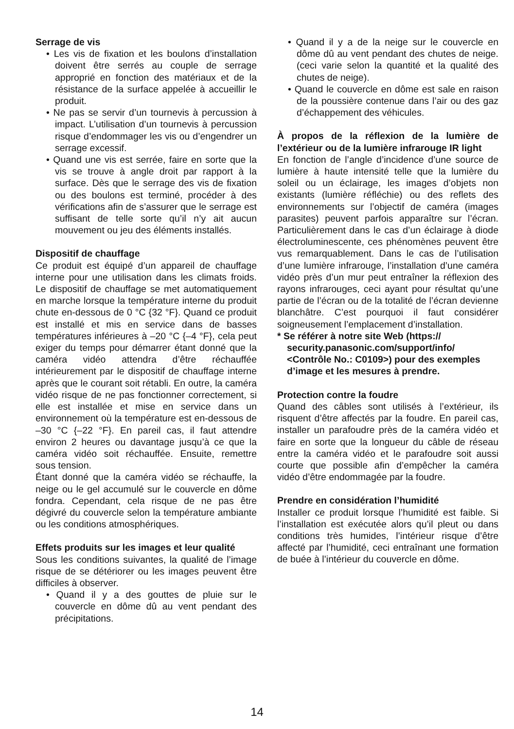Serrage de vis
• Les vis de fixation et les boulons d’installation doivent être serrés au couple de serrage approprié en fonction des matériaux et de la résistance de la surface appelée à accueillir le produit.
• Ne pas se servir d’un tournevis à percussion à impact. L’utilisation d’un tournevis à percussion risque d’endommager les vis ou d’engendrer un serrage excessif.
• Quand une vis est serrée, faire en sorte que la vis se trouve à angle droit par rapport à la surface. Dès que le serrage des vis de fixation ou des boulons est terminé, procéder à des vérifications afin de s’assurer que le serrage est suffisant de telle sorte qu’il n’y ait aucun mouvement ou jeu des éléments installés.
Dispositif de chauffage
Ce produit est équipé d’un appareil de chauffage interne pour une utilisation dans les climats froids. Le dispositif de chauffage se met automatiquement en marche lorsque la température interne du produit chute en-dessous de 0 °C {32 °F}. Quand ce produit est installé et mis en service dans de basses températures inférieures à –20 °C {–4 °F}, cela peut exiger du temps pour démarrer étant donné que la caméra vidéo attendra d’être réchauffée intérieurement par le dispositif de chauffage interne après que le courant soit rétabli. En outre, la caméra vidéo risque de ne pas fonctionner correctement, si elle est installée et mise en service dans un environnement où la température est en-dessous de –30 °C {–22 °F}. En pareil cas, il faut attendre environ 2 heures ou davantage jusqu’à ce que la caméra vidéo soit réchauffée. Ensuite, remettre sous tension.
Étant donné que la caméra vidéo se réchauffe, la neige ou le gel accumulé sur le couvercle en dôme fondra. Cependant, cela risque de ne pas être dégivré du couvercle selon la température ambiante ou les conditions atmosphériques.
Effets produits sur les images et leur qualité
Sous les conditions suivantes, la qualité de l’image risque de se détériorer ou les images peuvent être difficiles à observer.
• Quand il y a des gouttes de pluie sur le couvercle en dôme dû au vent pendant des précipitations.
• Quand il y a de la neige sur le couvercle en dôme dû au vent pendant des chutes de neige. (ceci varie selon la quantité et la qualité des chutes de neige).
• Quand le couvercle en dôme est sale en raison de la poussière contenue dans l’air ou des gaz d’échappement des véhicules.
À propos de la réflexion de la lumière de l’extérieur ou de la lumière infrarouge IR light
En fonction de l’angle d’incidence d’une source de lumière à haute intensité telle que la lumière du soleil ou un éclairage, les images d’objets non existants (lumière réfléchie) ou des reflets des environnements sur l’objectif de caméra (images parasites) peuvent parfois apparaître sur l’écran. Particulièrement dans le cas d’un éclairage à diode électroluminescente, ces phénomènes peuvent être vus remarquablement. Dans le cas de l’utilisation d’une lumière infrarouge, l’installation d’une caméra vidéo près d’un mur peut entraîner la réflexion des rayons infrarouges, ceci ayant pour résultat qu’une partie de l’écran ou de la totalité de l’écran devienne blanchâtre. C’est pourquoi il faut considérer soigneusement l’emplacement d’installation.
* Se référer à notre site Web (https:// security.panasonic.com/support/info/ <Contrôle No.: C0109>) pour des exemples d’image et les mesures à prendre.
Protection contre la foudre
Quand des câbles sont utilisés à l’extérieur, ils risquent d’être affectés par la foudre. En pareil cas, installer un parafoudre près de la caméra vidéo et faire en sorte que la longueur du câble de réseau entre la caméra vidéo et le parafoudre soit aussi courte que possible afin d’empêcher la caméra vidéo d’être endommagée par la foudre.
Prendre en considération l’humidité
Installer ce produit lorsque l’humidité est faible. Si l’installation est exécutée alors qu’il pleut ou dans conditions très humides, l’intérieur risque d’être affecté par l’humidité, ceci entraînant une formation de buée à l’intérieur du couvercle en dôme.
14